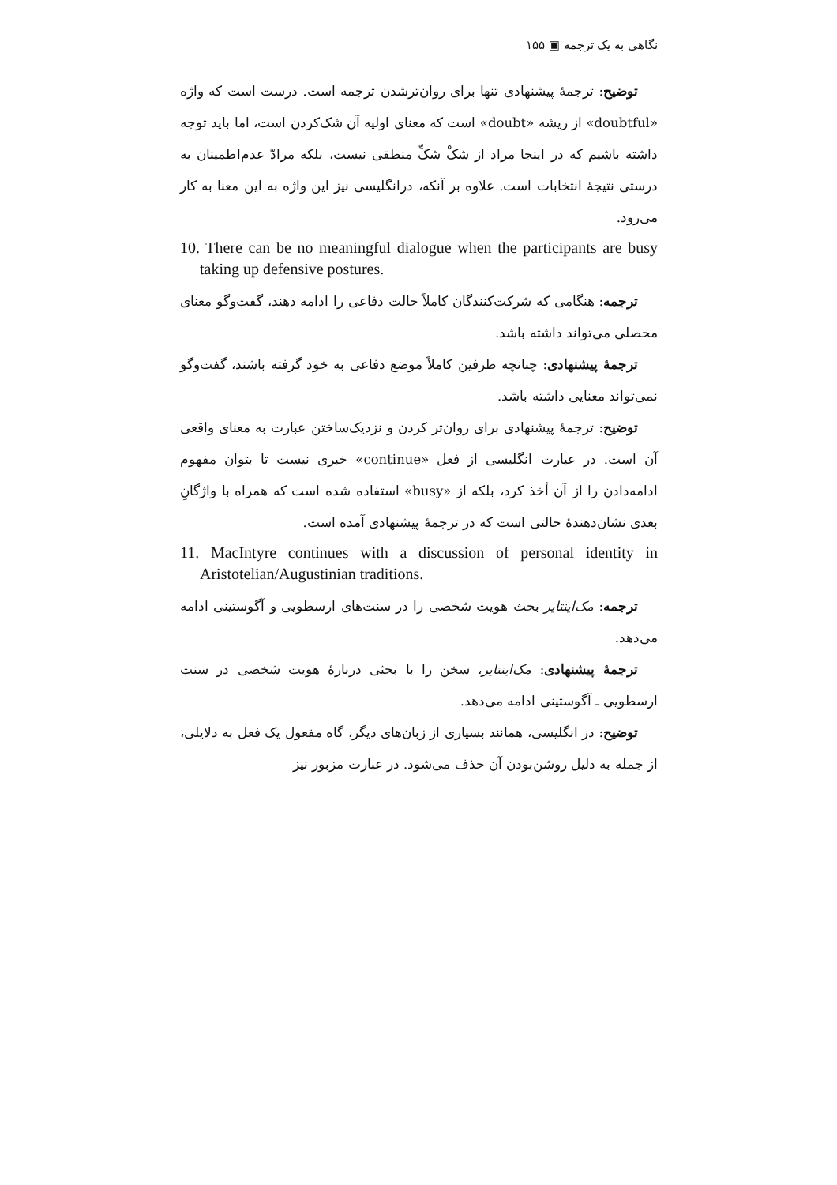نگاهی به یک ترجمه ▣ ۱۵۵
توضیح: ترجمهٔ پیشنهادی تنها برای روان‌ترشدن ترجمه است. درست است که واژه «doubtful» از ریشه «doubt» است که معنای اولیه آن شک‌کردن است، اما باید توجه داشته باشیم که در اینجا مراد از شکْ شکِّ منطقی نیست، بلکه مرادّ عدم‌اطمینان به درستی نتیجهٔ انتخابات است. علاوه بر آنکه، درانگلیسی نیز این واژه به این معنا به کار می‌رود.
10. There can be no meaningful dialogue when the participants are busy taking up defensive postures.
ترجمه: هنگامی که شرکت‌کنندگان کاملاً حالت دفاعی را ادامه دهند، گفت‌وگو معنای محصلی می‌تواند داشته باشد.
ترجمهٔ پیشنهادی: چنانچه طرفین کاملاً موضع دفاعی به خود گرفته باشند، گفت‌وگو نمی‌تواند معنایی داشته باشد.
توضیح: ترجمهٔ پیشنهادی برای روان‌تر کردن و نزدیک‌ساختن عبارت به معنای واقعی آن است. در عبارت انگلیسی از فعل «continue» خبری نیست تا بتوان مفهوم ادامه‌دادن را از آن أخذ کرد، بلکه از «busy» استفاده شده است که همراه با واژگانِ بعدی نشان‌دهندهٔ حالتی است که در ترجمهٔ پیشنهادی آمده است.
11. MacIntyre continues with a discussion of personal identity in Aristotelian/Augustinian traditions.
ترجمه: مک‌اینتایر بحث هویت شخصی را در سنت‌های ارسطویی و آگوستینی ادامه می‌دهد.
ترجمهٔ پیشنهادی: مک‌اینتایر، سخن را با بحثی دربارهٔ هویت شخصی در سنت ارسطویی ـ آگوستینی ادامه می‌دهد.
توضیح: در انگلیسی، همانند بسیاری از زبان‌های دیگر، گاه مفعول یک فعل به دلایلی، از جمله به دلیل روشن‌بودن آن حذف می‌شود. در عبارت مزبور نیز